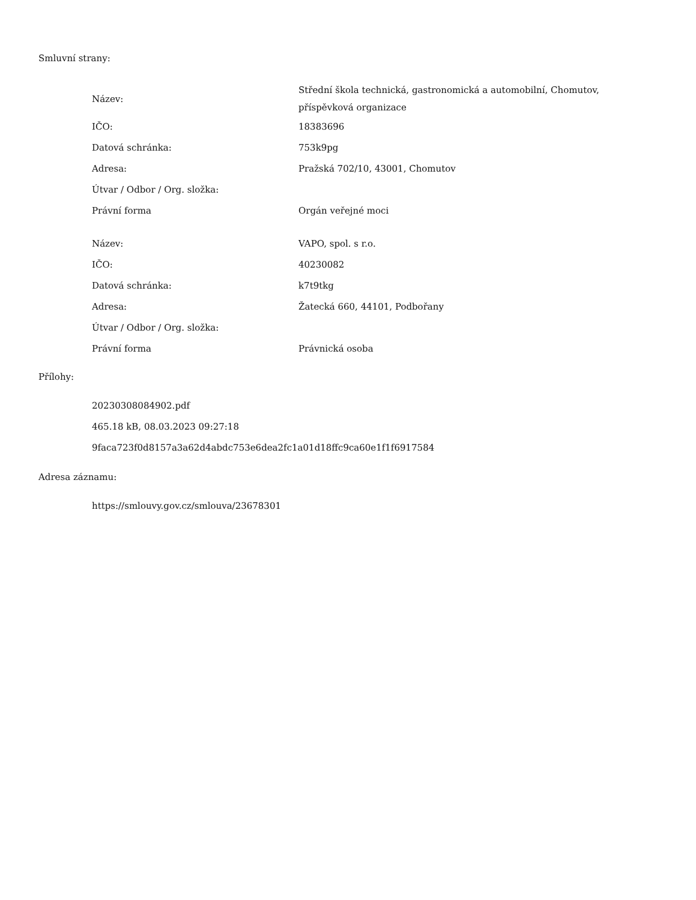Smluvní strany:
| Název: | Střední škola technická, gastronomická a automobilní, Chomutov, příspěvková organizace |
| IČO: | 18383696 |
| Datová schránka: | 753k9pg |
| Adresa: | Pražská 702/10, 43001, Chomutov |
| Útvar / Odbor / Org. složka: | |
| Právní forma | Orgán veřejné moci |
| Název: | VAPO, spol. s r.o. |
| IČO: | 40230082 |
| Datová schránka: | k7t9tkg |
| Adresa: | Žatecká 660, 44101, Podbořany |
| Útvar / Odbor / Org. složka: | |
| Právní forma | Právnická osoba |
Přílohy:
20230308084902.pdf
465.18 kB, 08.03.2023 09:27:18
9faca723f0d8157a3a62d4abdc753e6dea2fc1a01d18ffc9ca60e1f1f6917584
Adresa záznamu:
https://smlouvy.gov.cz/smlouva/23678301